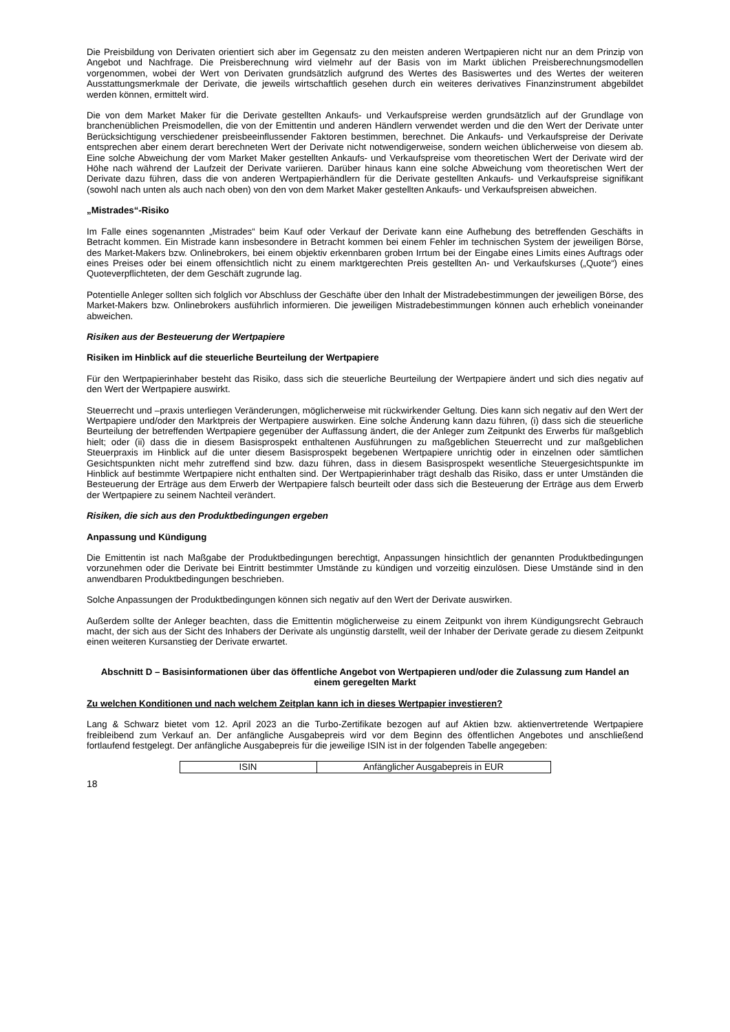Die Preisbildung von Derivaten orientiert sich aber im Gegensatz zu den meisten anderen Wertpapieren nicht nur an dem Prinzip von Angebot und Nachfrage. Die Preisberechnung wird vielmehr auf der Basis von im Markt üblichen Preisberechnungsmodellen vorgenommen, wobei der Wert von Derivaten grundsätzlich aufgrund des Wertes des Basiswertes und des Wertes der weiteren Ausstattungsmerkmale der Derivate, die jeweils wirtschaftlich gesehen durch ein weiteres derivatives Finanzinstrument abgebildet werden können, ermittelt wird.
Die von dem Market Maker für die Derivate gestellten Ankaufs- und Verkaufspreise werden grundsätzlich auf der Grundlage von branchenüblichen Preismodellen, die von der Emittentin und anderen Händlern verwendet werden und die den Wert der Derivate unter Berücksichtigung verschiedener preisbeeinflussender Faktoren bestimmen, berechnet. Die Ankaufs- und Verkaufspreise der Derivate entsprechen aber einem derart berechneten Wert der Derivate nicht notwendigerweise, sondern weichen üblicherweise von diesem ab. Eine solche Abweichung der vom Market Maker gestellten Ankaufs- und Verkaufspreise vom theoretischen Wert der Derivate wird der Höhe nach während der Laufzeit der Derivate variieren. Darüber hinaus kann eine solche Abweichung vom theoretischen Wert der Derivate dazu führen, dass die von anderen Wertpapierhändlern für die Derivate gestellten Ankaufs- und Verkaufspreise signifikant (sowohl nach unten als auch nach oben) von den von dem Market Maker gestellten Ankaufs- und Verkaufspreisen abweichen.
„Mistrades“-Risiko
Im Falle eines sogenannten „Mistrades“ beim Kauf oder Verkauf der Derivate kann eine Aufhebung des betreffenden Geschäfts in Betracht kommen. Ein Mistrade kann insbesondere in Betracht kommen bei einem Fehler im technischen System der jeweiligen Börse, des Market-Makers bzw. Onlinebrokers, bei einem objektiv erkennbaren groben Irrtum bei der Eingabe eines Limits eines Auftrags oder eines Preises oder bei einem offensichtlich nicht zu einem marktgerechten Preis gestellten An- und Verkaufskurses („Quote“) eines Quoteverpflichteten, der dem Geschäft zugrunde lag.
Potentielle Anleger sollten sich folglich vor Abschluss der Geschäfte über den Inhalt der Mistradebestimmungen der jeweiligen Börse, des Market-Makers bzw. Onlinebrokers ausführlich informieren. Die jeweiligen Mistradebestimmungen können auch erheblich voneinander abweichen.
Risiken aus der Besteuerung der Wertpapiere
Risiken im Hinblick auf die steuerliche Beurteilung der Wertpapiere
Für den Wertpapierinhaber besteht das Risiko, dass sich die steuerliche Beurteilung der Wertpapiere ändert und sich dies negativ auf den Wert der Wertpapiere auswirkt.
Steuerrecht und –praxis unterliegen Veränderungen, möglicherweise mit rückwirkender Geltung. Dies kann sich negativ auf den Wert der Wertpapiere und/oder den Marktpreis der Wertpapiere auswirken. Eine solche Änderung kann dazu führen, (i) dass sich die steuerliche Beurteilung der betreffenden Wertpapiere gegenüber der Auffassung ändert, die der Anleger zum Zeitpunkt des Erwerbs für maßgeblich hielt; oder (ii) dass die in diesem Basisprospekt enthaltenen Ausführungen zu maßgeblichen Steuerrecht und zur maßgeblichen Steuerpraxis im Hinblick auf die unter diesem Basisprospekt begebenen Wertpapiere unrichtig oder in einzelnen oder sämtlichen Gesichtspunkten nicht mehr zutreffend sind bzw. dazu führen, dass in diesem Basisprospekt wesentliche Steuergesichtspunkte im Hinblick auf bestimmte Wertpapiere nicht enthalten sind. Der Wertpapierinhaber trägt deshalb das Risiko, dass er unter Umständen die Besteuerung der Erträge aus dem Erwerb der Wertpapiere falsch beurteilt oder dass sich die Besteuerung der Erträge aus dem Erwerb der Wertpapiere zu seinem Nachteil verändert.
Risiken, die sich aus den Produktbedingungen ergeben
Anpassung und Kündigung
Die Emittentin ist nach Maßgabe der Produktbedingungen berechtigt, Anpassungen hinsichtlich der genannten Produktbedingungen vorzunehmen oder die Derivate bei Eintritt bestimmter Umstände zu kündigen und vorzeitig einzulösen. Diese Umstände sind in den anwendbaren Produktbedingungen beschrieben.
Solche Anpassungen der Produktbedingungen können sich negativ auf den Wert der Derivate auswirken.
Außerdem sollte der Anleger beachten, dass die Emittentin möglicherweise zu einem Zeitpunkt von ihrem Kündigungsrecht Gebrauch macht, der sich aus der Sicht des Inhabers der Derivate als ungünstig darstellt, weil der Inhaber der Derivate gerade zu diesem Zeitpunkt einen weiteren Kursanstieg der Derivate erwartet.
Abschnitt D – Basisinformationen über das öffentliche Angebot von Wertpapieren und/oder die Zulassung zum Handel an einem geregelten Markt
Zu welchen Konditionen und nach welchem Zeitplan kann ich in dieses Wertpapier investieren?
Lang & Schwarz bietet vom 12. April 2023 an die Turbo-Zertifikate bezogen auf auf Aktien bzw. aktienvertretende Wertpapiere freibleibend zum Verkauf an. Der anfängliche Ausgabepreis wird vor dem Beginn des öffentlichen Angebotes und anschließend fortlaufend festgelegt. Der anfängliche Ausgabepreis für die jeweilige ISIN ist in der folgenden Tabelle angegeben:
| ISIN | Anfänglicher Ausgabepreis in EUR |
18